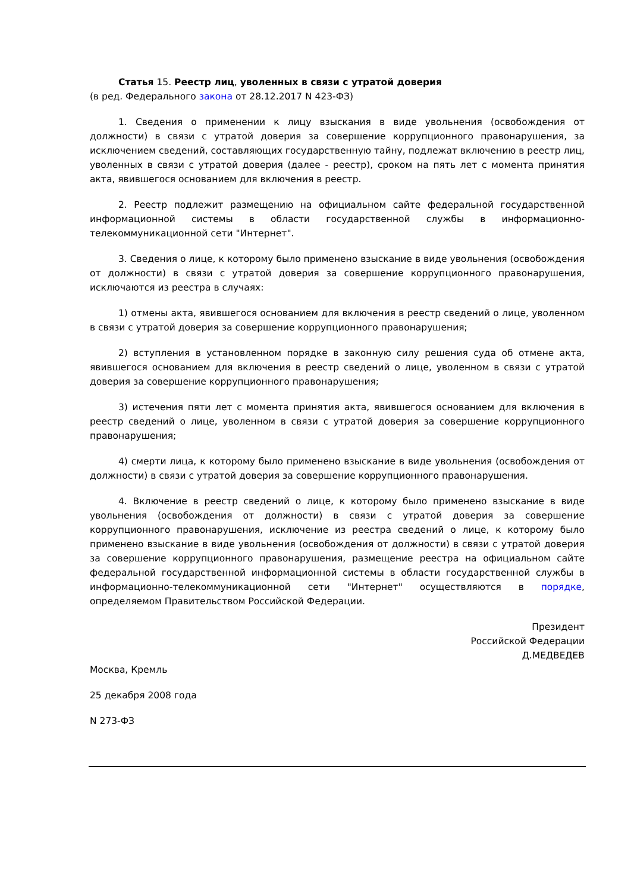Статья 15. Реестр лиц, уволенных в связи с утратой доверия
(в ред. Федерального закона от 28.12.2017 N 423-ФЗ)
1. Сведения о применении к лицу взыскания в виде увольнения (освобождения от должности) в связи с утратой доверия за совершение коррупционного правонарушения, за исключением сведений, составляющих государственную тайну, подлежат включению в реестр лиц, уволенных в связи с утратой доверия (далее - реестр), сроком на пять лет с момента принятия акта, явившегося основанием для включения в реестр.
2. Реестр подлежит размещению на официальном сайте федеральной государственной информационной системы в области государственной службы в информационно-телекоммуникационной сети "Интернет".
3. Сведения о лице, к которому было применено взыскание в виде увольнения (освобождения от должности) в связи с утратой доверия за совершение коррупционного правонарушения, исключаются из реестра в случаях:
1) отмены акта, явившегося основанием для включения в реестр сведений о лице, уволенном в связи с утратой доверия за совершение коррупционного правонарушения;
2) вступления в установленном порядке в законную силу решения суда об отмене акта, явившегося основанием для включения в реестр сведений о лице, уволенном в связи с утратой доверия за совершение коррупционного правонарушения;
3) истечения пяти лет с момента принятия акта, явившегося основанием для включения в реестр сведений о лице, уволенном в связи с утратой доверия за совершение коррупционного правонарушения;
4) смерти лица, к которому было применено взыскание в виде увольнения (освобождения от должности) в связи с утратой доверия за совершение коррупционного правонарушения.
4. Включение в реестр сведений о лице, к которому было применено взыскание в виде увольнения (освобождения от должности) в связи с утратой доверия за совершение коррупционного правонарушения, исключение из реестра сведений о лице, к которому было применено взыскание в виде увольнения (освобождения от должности) в связи с утратой доверия за совершение коррупционного правонарушения, размещение реестра на официальном сайте федеральной государственной информационной системы в области государственной службы в информационно-телекоммуникационной сети "Интернет" осуществляются в порядке, определяемом Правительством Российской Федерации.
Президент
Российской Федерации
Д.МЕДВЕДЕВ
Москва, Кремль
25 декабря 2008 года
N 273-ФЗ